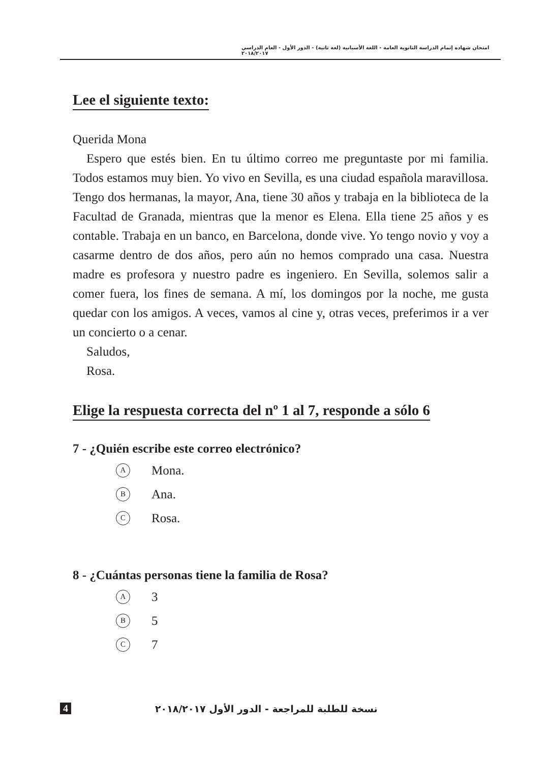امتحان شهادة إتمام الدراسة الثانوية العامة - اللغة الأسبانية (لغة ثانية) - الدور الأول - العام الدراسي ٢٠١٨/٢٠١٧
Lee el siguiente texto:
Querida Mona
Espero que estés bien. En tu último correo me preguntaste por mi familia. Todos estamos muy bien. Yo vivo en Sevilla, es una ciudad española maravillosa. Tengo dos hermanas, la mayor, Ana, tiene 30 años y trabaja en la biblioteca de la Facultad de Granada, mientras que la menor es Elena. Ella tiene 25 años y es contable. Trabaja en un banco, en Barcelona, donde vive. Yo tengo novio y voy a casarme dentro de dos años, pero aún no hemos comprado una casa. Nuestra madre es profesora y nuestro padre es ingeniero. En Sevilla, solemos salir a comer fuera, los fines de semana. A mí, los domingos por la noche, me gusta quedar con los amigos. A veces, vamos al cine y, otras veces, preferimos ir a ver un concierto o a cenar.
Saludos,
Rosa.
Elige la respuesta correcta del nº 1 al 7, responde a sólo 6
7 - ¿Quién escribe este correo electrónico?
A Mona.
B Ana.
C Rosa.
8 - ¿Cuántas personas tiene la familia de Rosa?
A 3
B 5
C 7
4 نسخة للطلبة للمراجعة - الدور الأول ٢٠١٨/٢٠١٧